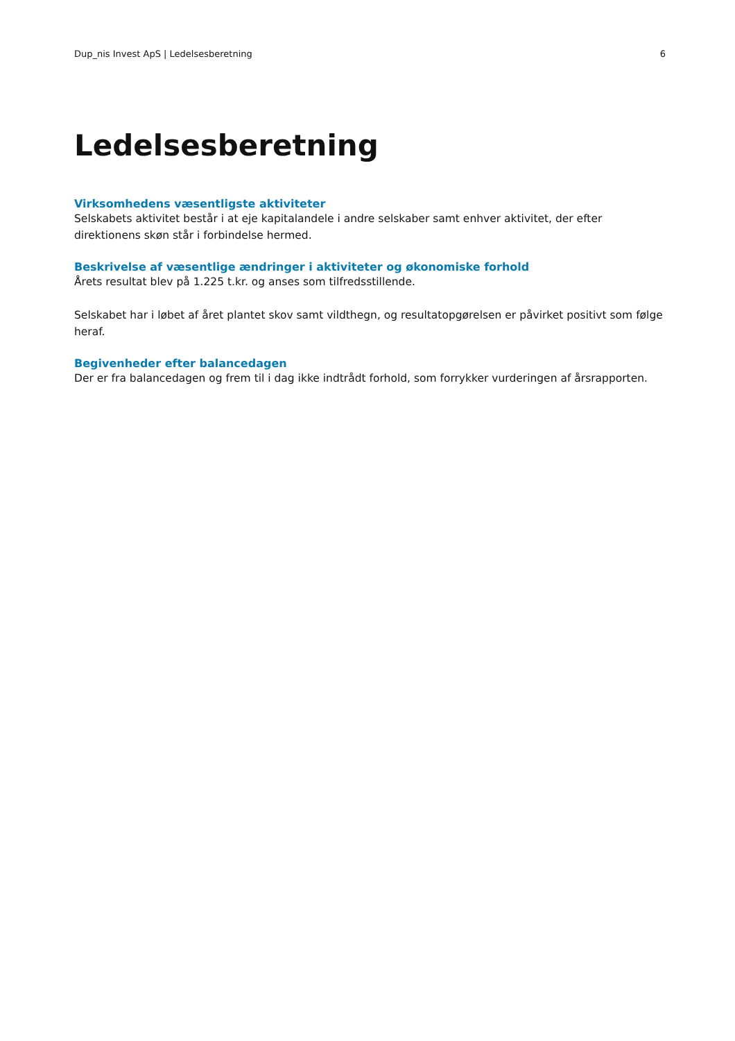Dup_nis Invest ApS | Ledelsesberetning 6
Ledelsesberetning
Virksomhedens væsentligste aktiviteter
Selskabets aktivitet består i at eje kapitalandele i andre selskaber samt enhver aktivitet, der efter direktionens skøn står i forbindelse hermed.
Beskrivelse af væsentlige ændringer i aktiviteter og økonomiske forhold
Årets resultat blev på 1.225 t.kr. og anses som tilfredsstillende.
Selskabet har i løbet af året plantet skov samt vildthegn, og resultatopgørelsen er påvirket positivt som følge heraf.
Begivenheder efter balancedagen
Der er fra balancedagen og frem til i dag ikke indtrådt forhold, som forrykker vurderingen af årsrapporten.